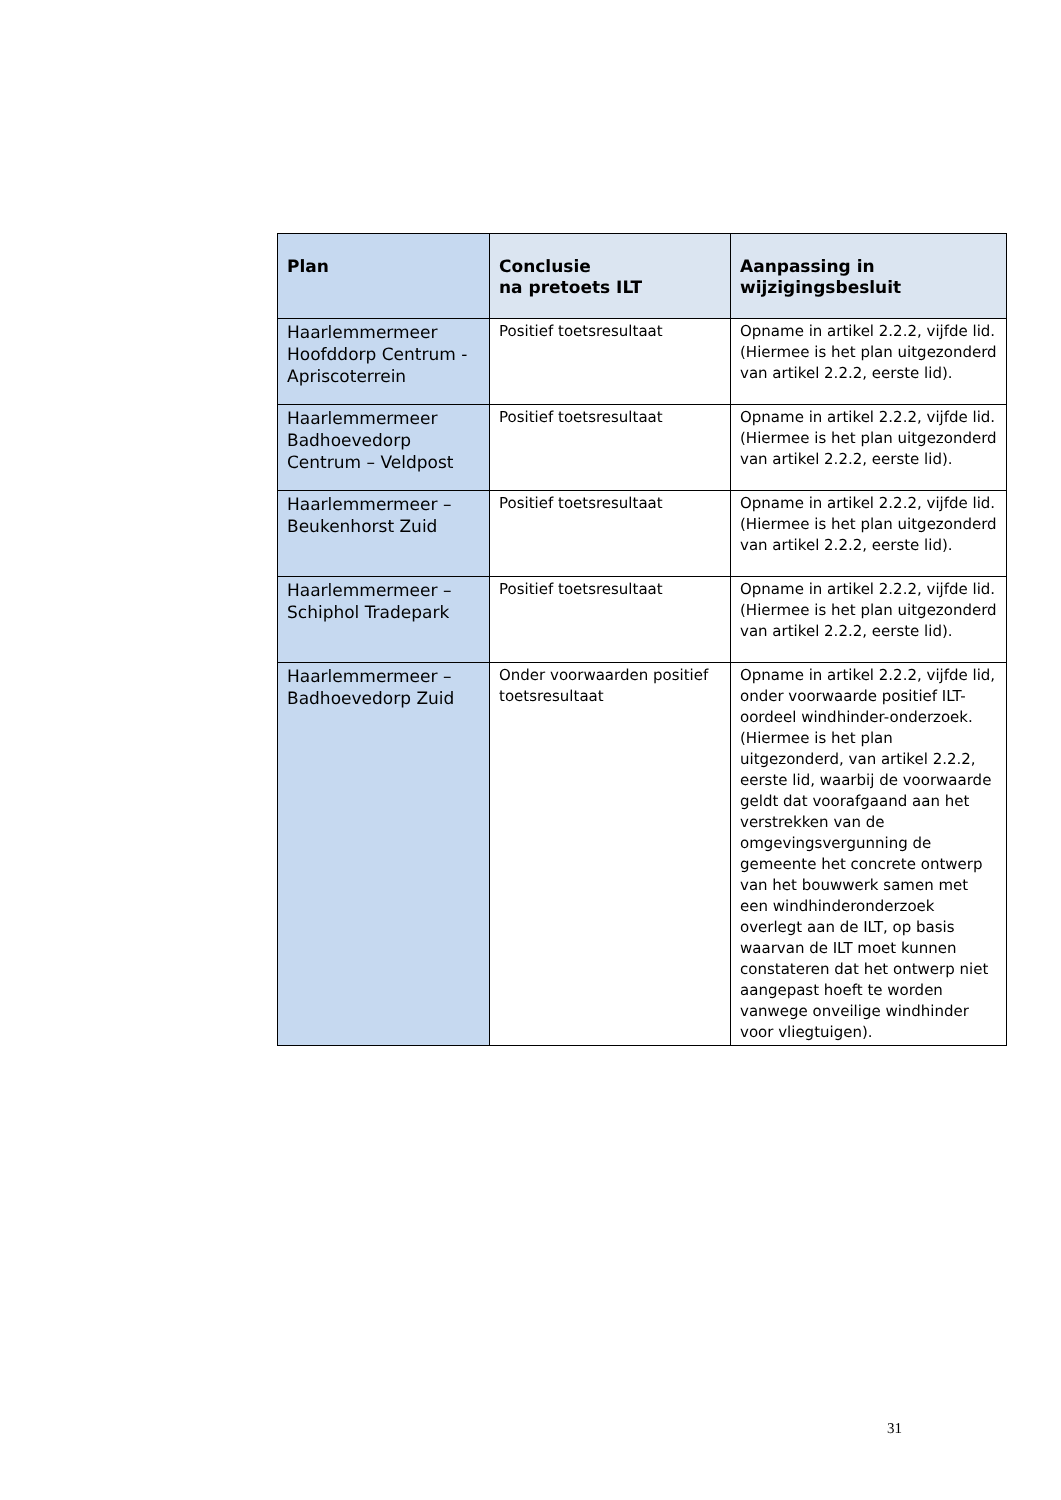| Plan | Conclusie na pretoets ILT | Aanpassing in wijzigingsbesluit |
| --- | --- | --- |
| Haarlemmermeer Hoofddorp Centrum - Apriscoterrein | Positief toetsresultaat | Opname in artikel 2.2.2, vijfde lid. (Hiermee is het plan uitgezonderd van artikel 2.2.2, eerste lid). |
| Haarlemmermeer Badhoevedorp Centrum – Veldpost | Positief toetsresultaat | Opname in artikel 2.2.2, vijfde lid. (Hiermee is het plan uitgezonderd van artikel 2.2.2, eerste lid). |
| Haarlemmermeer – Beukenhorst Zuid | Positief toetsresultaat | Opname in artikel 2.2.2, vijfde lid. (Hiermee is het plan uitgezonderd van artikel 2.2.2, eerste lid). |
| Haarlemmermeer – Schiphol Tradepark | Positief toetsresultaat | Opname in artikel 2.2.2, vijfde lid. (Hiermee is het plan uitgezonderd van artikel 2.2.2, eerste lid). |
| Haarlemmermeer – Badhoevedorp Zuid | Onder voorwaarden positief toetsresultaat | Opname in artikel 2.2.2, vijfde lid, onder voorwaarde positief ILT-oordeel windhinder-onderzoek. (Hiermee is het plan uitgezonderd, van artikel 2.2.2, eerste lid, waarbij de voorwaarde geldt dat voorafgaand aan het verstrekken van de omgevingsvergunning de gemeente het concrete ontwerp van het bouwwerk samen met een windhinderonderzoek overlegt aan de ILT, op basis waarvan de ILT moet kunnen constateren dat het ontwerp niet aangepast hoeft te worden vanwege onveilige windhinder voor vliegtuigen). |
31